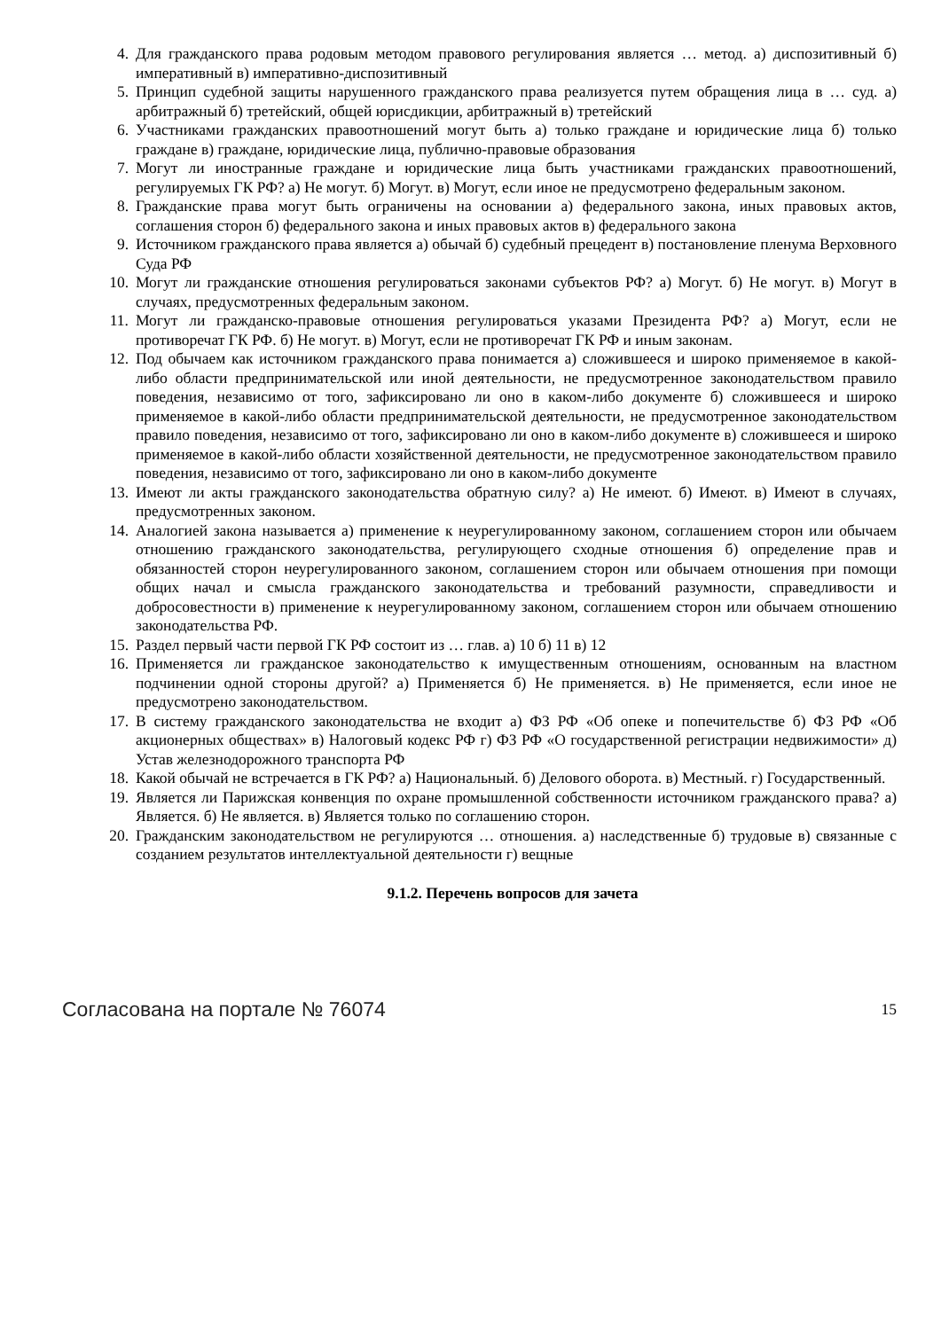4. Для гражданского права родовым методом правового регулирования является … метод. а) диспозитивный б) императивный в) императивно-диспозитивный
5. Принцип судебной защиты нарушенного гражданского права реализуется путем обращения лица в … суд. а) арбитражный б) третейский, общей юрисдикции, арбитражный в) третейский
6. Участниками гражданских правоотношений могут быть а) только граждане и юридические лица б) только граждане в) граждане, юридические лица, публично-правовые образования
7. Могут ли иностранные граждане и юридические лица быть участниками гражданских правоотношений, регулируемых ГК РФ? а) Не могут. б) Могут. в) Могут, если иное не предусмотрено федеральным законом.
8. Гражданские права могут быть ограничены на основании а) федерального закона, иных правовых актов, соглашения сторон б) федерального закона и иных правовых актов в) федерального закона
9. Источником гражданского права является а) обычай б) судебный прецедент в) постановление пленума Верховного Суда РФ
10. Могут ли гражданские отношения регулироваться законами субъектов РФ? а) Могут. б) Не могут. в) Могут в случаях, предусмотренных федеральным законом.
11. Могут ли гражданско-правовые отношения регулироваться указами Президента РФ? а) Могут, если не противоречат ГК РФ. б) Не могут. в) Могут, если не противоречат ГК РФ и иным законам.
12. Под обычаем как источником гражданского права понимается а) сложившееся и широко применяемое в какой-либо области предпринимательской или иной деятельности, не предусмотренное законодательством правило поведения, независимо от того, зафиксировано ли оно в каком-либо документе б) сложившееся и широко применяемое в какой-либо области предпринимательской деятельности, не предусмотренное законодательством правило поведения, независимо от того, зафиксировано ли оно в каком-либо документе в) сложившееся и широко применяемое в какой-либо области хозяйственной деятельности, не предусмотренное законодательством правило поведения, независимо от того, зафиксировано ли оно в каком-либо документе
13. Имеют ли акты гражданского законодательства обратную силу? а) Не имеют. б) Имеют. в) Имеют в случаях, предусмотренных законом.
14. Аналогией закона называется а) применение к неурегулированному законом, соглашением сторон или обычаем отношению гражданского законодательства, регулирующего сходные отношения б) определение прав и обязанностей сторон неурегулированного законом, соглашением сторон или обычаем отношения при помощи общих начал и смысла гражданского законодательства и требований разумности, справедливости и добросовестности в) применение к неурегулированному законом, соглашением сторон или обычаем отношению законодательства РФ.
15. Раздел первый части первой ГК РФ состоит из … глав. а) 10 б) 11 в) 12
16. Применяется ли гражданское законодательство к имущественным отношениям, основанным на властном подчинении одной стороны другой? а) Применяется б) Не применяется. в) Не применяется, если иное не предусмотрено законодательством.
17. В систему гражданского законодательства не входит а) ФЗ РФ «Об опеке и попечительстве б) ФЗ РФ «Об акционерных обществах» в) Налоговый кодекс РФ г) ФЗ РФ «О государственной регистрации недвижимости» д) Устав железнодорожного транспорта РФ
18. Какой обычай не встречается в ГК РФ? а) Национальный. б) Делового оборота. в) Местный. г) Государственный.
19. Является ли Парижская конвенция по охране промышленной собственности источником гражданского права? а) Является. б) Не является. в) Является только по соглашению сторон.
20. Гражданским законодательством не регулируются … отношения. а) наследственные б) трудовые в) связанные с созданием результатов интеллектуальной деятельности г) вещные
9.1.2. Перечень вопросов для зачета
Согласована на портале № 76074 15